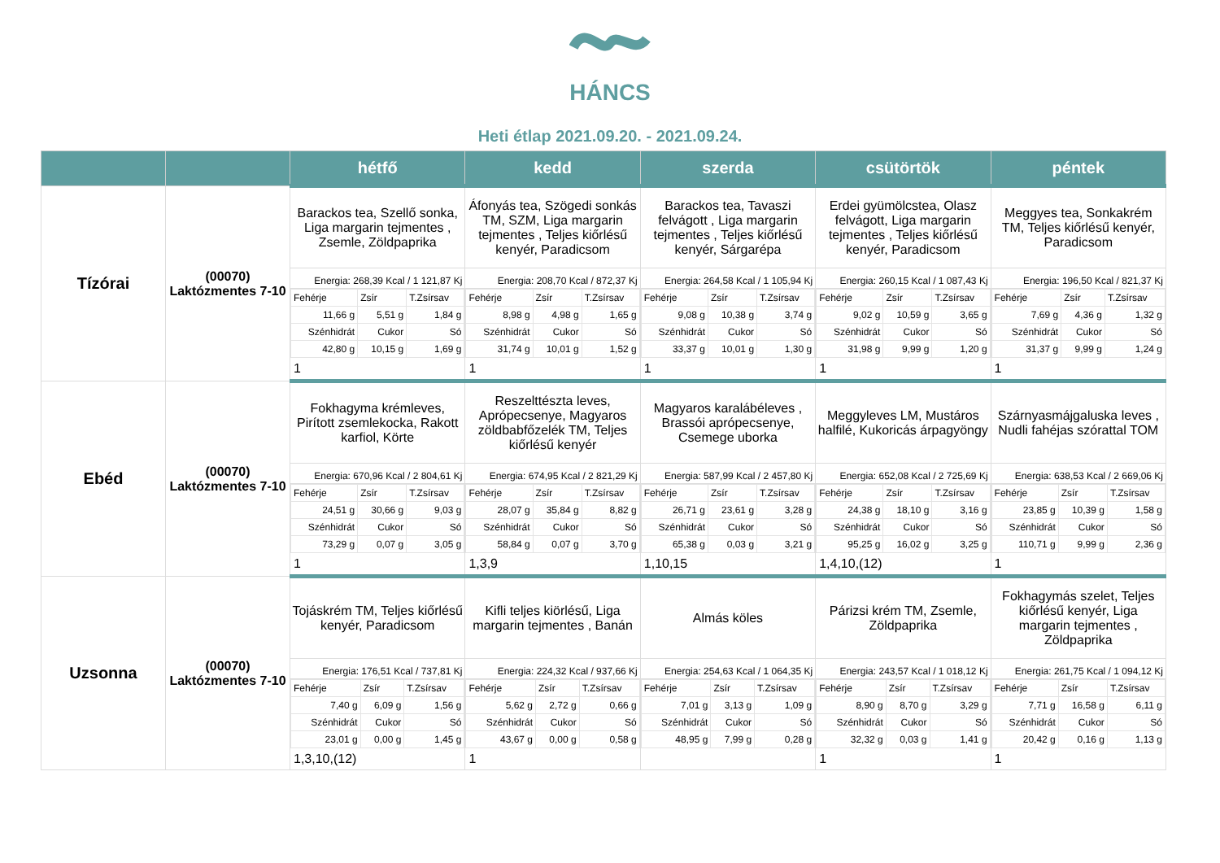HÁNCS
Heti étlap 2021.09.20. - 2021.09.24.
| | | hétfő | kedd | szerda | csütörtök | péntek |
| --- | --- | --- | --- | --- | --- | --- |
| Tízórai | (00070) Laktózmentes 7-10 | Barackos tea, Szellő sonka, Liga margarin tejmentes , Zsemle, Zöldpaprika Energia: 268,39 Kcal / 1 121,87 Kj / Fehérje / Zsír / T.Zsírsav / / 11,66 g / 5,51 g / 1,84 g / / Szénhidrát / Cukor / Só / / 42,80 g / 10,15 g / 1,69 g / 1 | Áfonyás tea, Szögedi sonkás TM, SZM, Liga margarin tejmentes , Teljes kiőrlésű kenyér, Paradicsom Energia: 208,70 Kcal / 872,37 Kj / Fehérje / Zsír / T.Zsírsav / / 8,98 g / 4,98 g / 1,65 g / / Szénhidrát / Cukor / Só / / 31,74 g / 10,01 g / 1,52 g / 1 | Barackos tea, Tavaszi felvágott , Liga margarin tejmentes , Teljes kiőrlésű kenyér, Sárgarépa Energia: 264,58 Kcal / 1 105,94 Kj / Fehérje / Zsír / T.Zsírsav / / 9,08 g / 10,38 g / 3,74 g / / Szénhidrát / Cukor / Só / / 33,37 g / 10,01 g / 1,30 g / 1 | Erdei gyümölcstea, Olasz felvágott, Liga margarin tejmentes , Teljes kiőrlésű kenyér, Paradicsom Energia: 260,15 Kcal / 1 087,43 Kj / Fehérje / Zsír / T.Zsírsav / / 9,02 g / 10,59 g / 3,65 g / / Szénhidrát / Cukor / Só / / 31,98 g / 9,99 g / 1,20 g / 1 | Meggyes tea, Sonkakrém TM, Teljes kiőrlésű kenyér, Paradicsom Energia: 196,50 Kcal / 821,37 Kj / Fehérje / Zsír / T.Zsírsav / / 7,69 g / 4,36 g / 1,32 g / / Szénhidrát / Cukor / Só / / 31,37 g / 9,99 g / 1,24 g / 1 |
| Ebéd | (00070) Laktózmentes 7-10 | Fokhagyma krémleves, Pirított zsemlekocka, Rakott karfiol, Körte Energia: 670,96 Kcal / 2 804,61 Kj / Fehérje / Zsír / T.Zsírsav / / 24,51 g / 30,66 g / 9,03 g / / Szénhidrát / Cukor / Só / / 73,29 g / 0,07 g / 3,05 g / 1 | Reszelttészta leves, Aprópecsenye, Magyaros zöldbabfőzelék TM, Teljes kiőrlésű kenyér Energia: 674,95 Kcal / 2 821,29 Kj / Fehérje / Zsír / T.Zsírsav / / 28,07 g / 35,84 g / 8,82 g / / Szénhidrát / Cukor / Só / / 58,84 g / 0,07 g / 3,70 g / 1,3,9 | Magyaros karalábéleves , Brassói aprópecsenye, Csemege uborka Energia: 587,99 Kcal / 2 457,80 Kj / Fehérje / Zsír / T.Zsírsav / / 26,71 g / 23,61 g / 3,28 g / / Szénhidrát / Cukor / Só / / 65,38 g / 0,03 g / 3,21 g / 1,10,15 | Meggyleves LM, Mustáros halfilé, Kukoricás árpagyöngy Energia: 652,08 Kcal / 2 725,69 Kj / Fehérje / Zsír / T.Zsírsav / / 24,38 g / 18,10 g / 3,16 g / / Szénhidrát / Cukor / Só / / 95,25 g / 16,02 g / 3,25 g / 1,4,10,(12) | Szárnyasmájgaluska leves , Nudli fahéjas szórattal TOM Energia: 638,53 Kcal / 2 669,06 Kj / Fehérje / Zsír / T.Zsírsav / / 23,85 g / 10,39 g / 1,58 g / / Szénhidrát / Cukor / Só / / 110,71 g / 9,99 g / 2,36 g / 1 |
| Uzsonna | (00070) Laktózmentes 7-10 | Tojáskrém TM, Teljes kiőrlésű kenyér, Paradicsom Energia: 176,51 Kcal / 737,81 Kj / Fehérje / Zsír / T.Zsírsav / / 7,40 g / 6,09 g / 1,56 g / / Szénhidrát / Cukor / Só / / 23,01 g / 0,00 g / 1,45 g / 1,3,10,(12) | Kifli teljes kiörlésű, Liga margarin tejmentes , Banán Energia: 224,32 Kcal / 937,66 Kj / Fehérje / Zsír / T.Zsírsav / / 5,62 g / 2,72 g / 0,66 g / / Szénhidrát / Cukor / Só / / 43,67 g / 0,00 g / 0,58 g / 1 | Almás köles Energia: 254,63 Kcal / 1 064,35 Kj / Fehérje / Zsír / T.Zsírsav / / 7,01 g / 3,13 g / 1,09 g / / Szénhidrát / Cukor / Só / / 48,95 g / 7,99 g / 0,28 g / | Párizsi krém TM, Zsemle, Zöldpaprika Energia: 243,57 Kcal / 1 018,12 Kj / Fehérje / Zsír / T.Zsírsav / / 8,90 g / 8,70 g / 3,29 g / / Szénhidrát / Cukor / Só / / 32,32 g / 0,03 g / 1,41 g / 1 | Fokhagymás szelet, Teljes kiőrlésű kenyér, Liga margarin tejmentes , Zöldpaprika Energia: 261,75 Kcal / 1 094,12 Kj / Fehérje / Zsír / T.Zsírsav / / 7,71 g / 16,58 g / 6,11 g / / Szénhidrát / Cukor / Só / / 20,42 g / 0,16 g / 1,13 g / 1 |